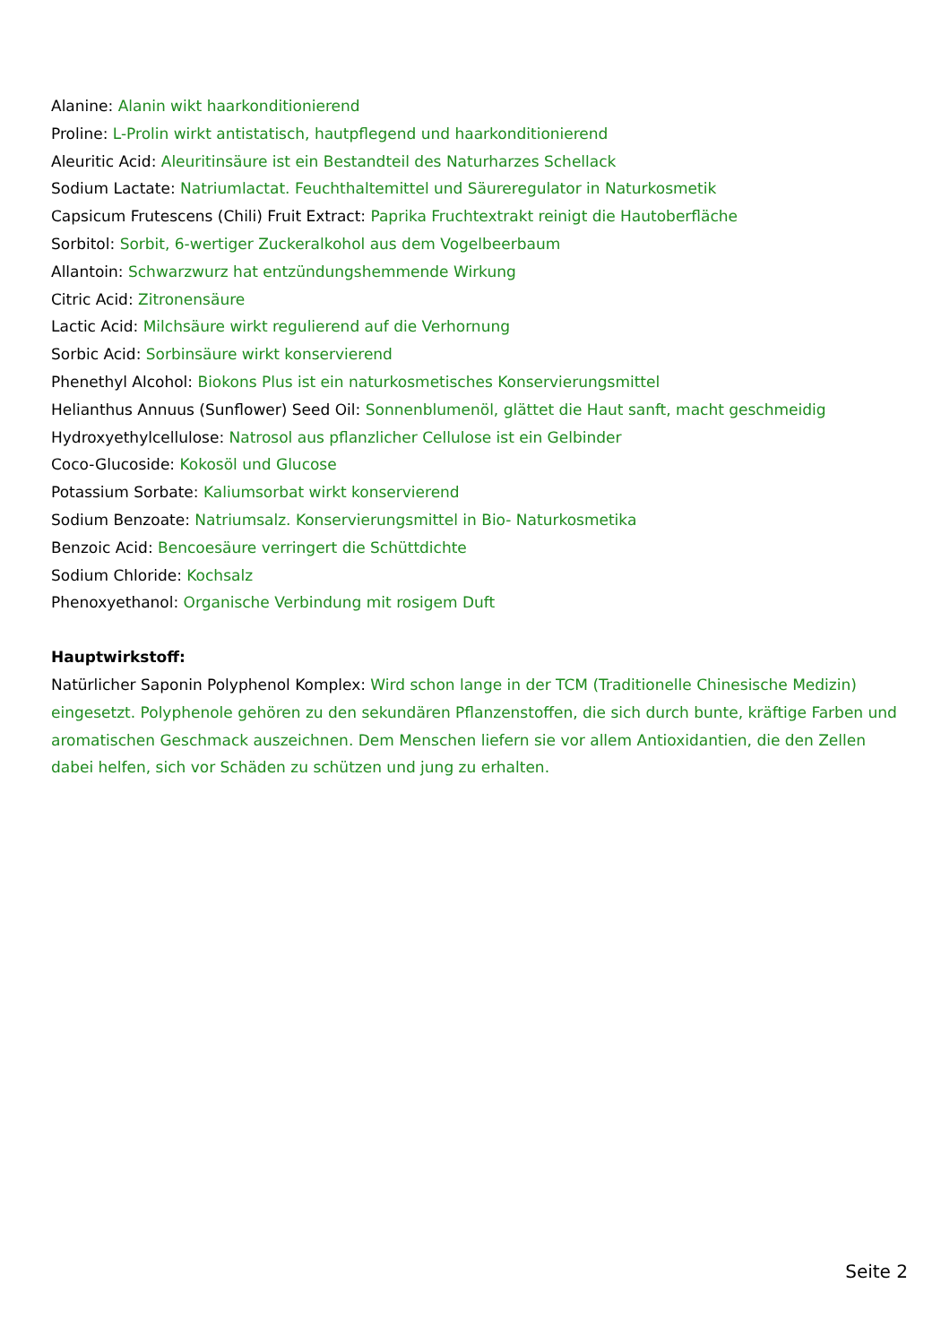Alanine: Alanin wikt haarkonditionierend
Proline: L-Prolin wirkt antistatisch, hautpflegend und haarkonditionierend
Aleuritic Acid: Aleuritinsäure ist ein Bestandteil des Naturharzes Schellack
Sodium Lactate: Natriumlactat. Feuchthaltemittel und Säureregulator in Naturkosmetik
Capsicum Frutescens (Chili) Fruit Extract: Paprika Fruchtextrakt reinigt die Hautoberfläche
Sorbitol: Sorbit, 6-wertiger Zuckeralkohol aus dem Vogelbeerbaum
Allantoin: Schwarzwurz hat entzündungshemmende Wirkung
Citric Acid: Zitronensäure
Lactic Acid: Milchsäure wirkt regulierend auf die Verhornung
Sorbic Acid: Sorbinsäure wirkt konservierend
Phenethyl Alcohol: Biokons Plus ist ein naturkosmetisches Konservierungsmittel
Helianthus Annuus (Sunflower) Seed Oil: Sonnenblumenöl, glättet die Haut sanft, macht geschmeidig
Hydroxyethylcellulose: Natrosol aus pflanzlicher Cellulose ist ein Gelbinder
Coco-Glucoside: Kokosöl und Glucose
Potassium Sorbate: Kaliumsorbat wirkt konservierend
Sodium Benzoate: Natriumsalz. Konservierungsmittel in Bio- Naturkosmetika
Benzoic Acid: Bencoesäure verringert die Schüttdichte
Sodium Chloride: Kochsalz
Phenoxyethanol: Organische Verbindung mit rosigem Duft
Hauptwirkstoff:
Natürlicher Saponin Polyphenol Komplex: Wird schon lange in der TCM (Traditionelle Chinesische Medizin) eingesetzt. Polyphenole gehören zu den sekundären Pflanzenstoffen, die sich durch bunte, kräftige Farben und aromatischen Geschmack auszeichnen. Dem Menschen liefern sie vor allem Antioxidantien, die den Zellen dabei helfen, sich vor Schäden zu schützen und jung zu erhalten.
Seite 2